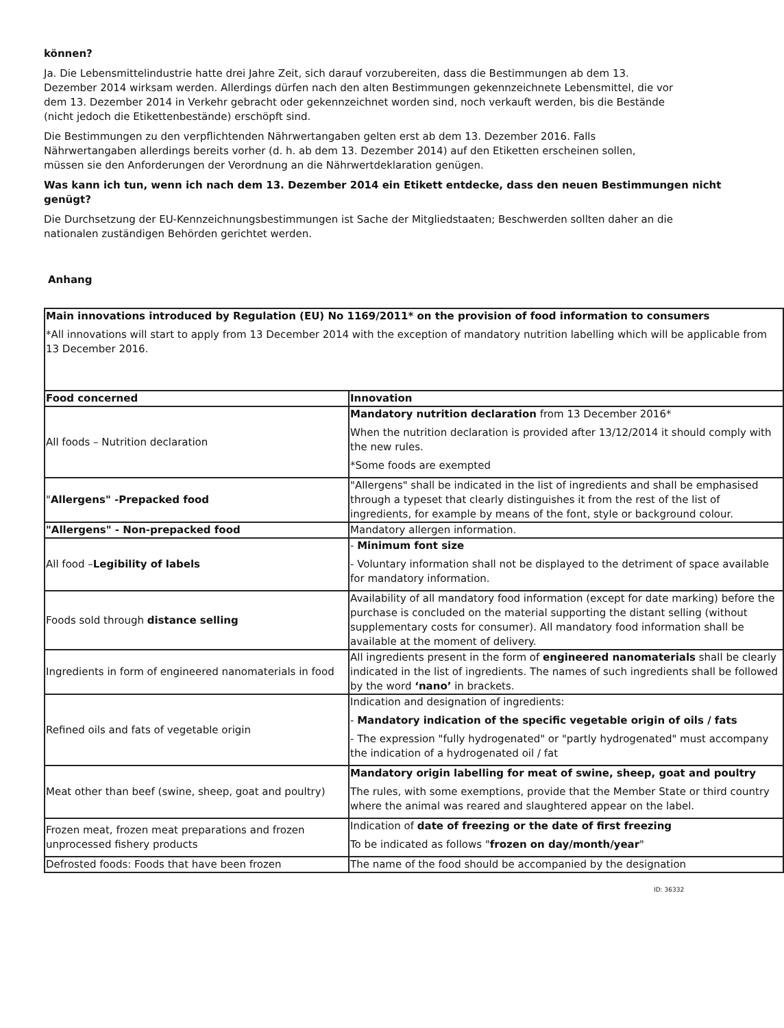können?
Ja. Die Lebensmittelindustrie hatte drei Jahre Zeit, sich darauf vorzubereiten, dass die Bestimmungen ab dem 13. Dezember 2014 wirksam werden. Allerdings dürfen nach den alten Bestimmungen gekennzeichnete Lebensmittel, die vor dem 13. Dezember 2014 in Verkehr gebracht oder gekennzeichnet worden sind, noch verkauft werden, bis die Bestände (nicht jedoch die Etikettenbestände) erschöpft sind.
Die Bestimmungen zu den verpflichtenden Nährwertangaben gelten erst ab dem 13. Dezember 2016. Falls Nährwertangaben allerdings bereits vorher (d. h. ab dem 13. Dezember 2014) auf den Etiketten erscheinen sollen, müssen sie den Anforderungen der Verordnung an die Nährwertdeklaration genügen.
Was kann ich tun, wenn ich nach dem 13. Dezember 2014 ein Etikett entdecke, dass den neuen Bestimmungen nicht genügt?
Die Durchsetzung der EU-Kennzeichnungsbestimmungen ist Sache der Mitgliedstaaten; Beschwerden sollten daher an die nationalen zuständigen Behörden gerichtet werden.
Anhang
| Main innovations introduced by Regulation (EU) No 1169/2011* on the provision of food information to consumers *All innovations will start to apply from 13 December 2014 with the exception of mandatory nutrition labelling which will be applicable from 13 December 2016. | |
| Food concerned | Innovation |
| All foods – Nutrition declaration | Mandatory nutrition declaration from 13 December 2016* When the nutrition declaration is provided after 13/12/2014 it should comply with the new rules. *Some foods are exempted |
| " Allergens" -Prepacked food | "Allergens" shall be indicated in the list of ingredients and shall be emphasised through a typeset that clearly distinguishes it from the rest of the list of ingredients, for example by means of the font, style or background colour. |
| "Allergens" - Non-prepacked food | Mandatory allergen information. |
| All food – Legibility of labels | - Minimum font size - Voluntary information shall not be displayed to the detriment of space available for mandatory information. |
| Foods sold through distance selling | Availability of all mandatory food information (except for date marking) before the purchase is concluded on the material supporting the distant selling (without supplementary costs for consumer). All mandatory food information shall be available at the moment of delivery. |
| Ingredients in form of engineered nanomaterials in food | All ingredients present in the form of engineered nanomaterials shall be clearly indicated in the list of ingredients. The names of such ingredients shall be followed by the word ‘nano’ in brackets. |
| Refined oils and fats of vegetable origin | Indication and designation of ingredients: - Mandatory indication of the specific vegetable origin of oils / fats - The expression "fully hydrogenated" or "partly hydrogenated" must accompany the indication of a hydrogenated oil / fat |
| Meat other than beef (swine, sheep, goat and poultry) | Mandatory origin labelling for meat of swine, sheep, goat and poultry The rules, with some exemptions, provide that the Member State or third country where the animal was reared and slaughtered appear on the label. |
| Frozen meat, frozen meat preparations and frozen unprocessed fishery products | Indication of date of freezing or the date of first freezing To be indicated as follows " frozen on day/month/year " |
| Defrosted foods: Foods that have been frozen | The name of the food should be accompanied by the designation |
ID: 36332